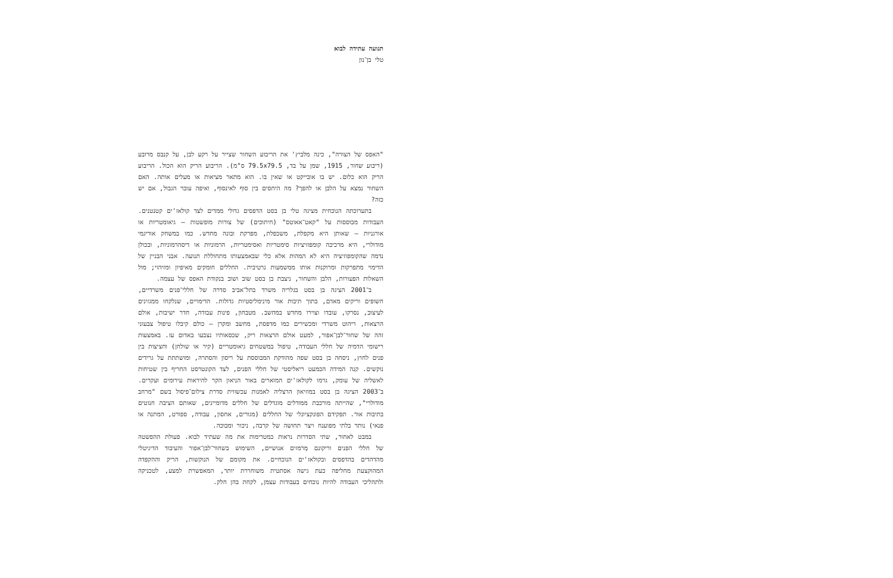תנועה עתידה לבוא
טלי בן־נון
"האפס של הצורה", כינה מלביץ' את הריבוע השחור שצייר על רקע לבן, על קנבס מרובע (ריבוע שחור, 1915, שמן על בד, 79.5x79.5 ס"מ). הריבוע הריק הוא הכול. הריבוע הריק הוא כלום. יש בו אובייקט או שאין בו. הוא מתאר מציאות או מעלים אותה. האם השחור נמצא על הלבן או להפך? מה היחסים בין סוף לאינסוף, ואיפה עובר הגבול, אם יש כזה?
בתערוכתה הנוכחית מציגה טלי בן בסט הדפסים גדולי ממדים לצד קולאז'ים קטנטנים. העבודות מבוססות על "קאט־אאוטס" (חיתוכים) של צורות מופשטות – גיאומטריות או אורגניות – שאותן היא מקפלת, משכפלת, מפרקת ובונה מחדש. כמו במשחק אוריגמי מודולרי, היא מרכיבה קומפוזיציות סימטריות ואסימטריות, הרמוניות או דיסהרמוניות, ובכולן נדמה שהקומפוזיציה היא לא המהות אלא כלי שבאמצעותו מתחוללת תנועה. אבני הבניין של הדימוי מתפרקות ומרוקנות אותו ממשמעות נרטיבית. החללים חומקים מאיפיון ומזיהוי; מול השאלות הפעורות, הלבן והשחור, ניצבת בן בסט שוב ושוב בנקודת האפס של עצמה.
ב־2001 הציגה בן בסט בגלריה משרד בתל־אביב סדרה של חללי־פנים משרדיים, חשופים וריקים מאדם, בתוך תיבות אור מינימליסטיות גדולות. הדימויים, שנלקחו ממגזינים לעיצוב, נסרקו, עובדו וצוירו מחדש במחשב. מטבחון, פינות עבודה, חדר ישיבות, אולם הרצאות, ריהוט משרדי ומכשירים כמו מדפסת, מחשב ומקרן – כולם קיבלו טיפול צבעוני זהה של שחור־לבן־אפור, למעט אולם הרצאות ריק, שכסאותיו נצבעו באדום עז. באמצעות רישומי הדמיה של חללי העבודה, טיפול במשטחים גיאומטריים (קיר או שולחן) וחציצות בין פנים לחוץ, ניסחה בן בסט שפה מהודקת המבוססת על ריסון והסתרה, ומושתתת על גרידים נוקשים. קנה המידה הכמעט ריאליסטי של חללי הפנים, לצד הקונטרסט החריף בין שטיחות לאשליה של עומק, גרמו לקולאז'ים המוארים באור הניאון הקר להיראות עירומים ועקרים. ב־2003 הציגה בן בסט במוזיאון הרצליה לאמנות עכשווית סדרת צילום־פיסול בשם "מרחב מודולרי", שהייתה מורכבת ממודלים מוגדלים של חללים מדומיינים, שאותם הציבה חנוטים בתיבות אור. תפקידם הפונקציונלי של החללים (מגורים, אחסון, עבודה, ספורט, המתנה או פנאי) נותר בלתי מפוענח ויצר תחושה של קרבה, ניכור ומבוכה.
במבט לאחור, שתי הסדרות נראות כמטרימות את מה שעתיד לבוא. פעולת ההפשטה של חללי הפנים וריקונם מְרמזים אנושיים, השימוש בשחור־לבן־אפור והעיבוד הדיגיטלי מהדהדים בהדפסים ובקולאז'ים הנוכחיים. את מקומם של הנוקשות, הריק וההקפדה המהוקצעת מחליפה כעת גישה אסתטית משוחררת יותר, המאפשרת למצע, לטכניקה ולתהליכי העבודה להיות נוכחים בעבודות עצמן, לקחת בהן חלק.